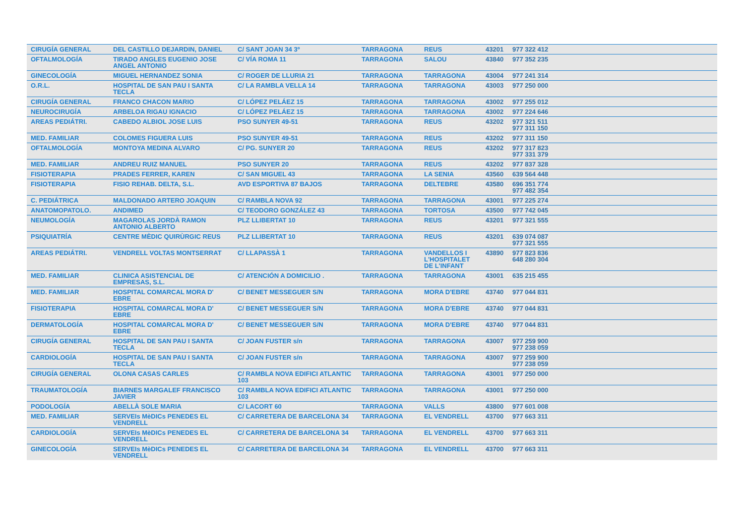| CIRUGÍA GENERAL | DEL CASTILLO DEJARDIN, DANIEL | C/ SANT JOAN 34 3º | TARRAGONA | REUS | 43201 | 977 322 412 | |
| OFTALMOLOGÍA | TIRADO ANGLES EUGENIO JOSE ANGEL ANTONIO | C/ VÍA ROMA 11 | TARRAGONA | SALOU | 43840 | 977 352 235 | |
| GINECOLOGÍA | MIGUEL HERNANDEZ SONIA | C/ ROGER DE LLURIA 21 | TARRAGONA | TARRAGONA | 43004 | 977 241 314 | |
| O.R.L. | HOSPITAL DE SAN PAU I SANTA TECLA | C/ LA RAMBLA VELLA 14 | TARRAGONA | TARRAGONA | 43003 | 977 250 000 | |
| CIRUGÍA GENERAL | FRANCO CHACON MARIO | C/ LÓPEZ PELÁEZ 15 | TARRAGONA | TARRAGONA | 43002 | 977 255 012 | |
| NEUROCIRUGÍA | ARBELOA RIGAU IGNACIO | C/ LÓPEZ PELÁEZ 15 | TARRAGONA | TARRAGONA | 43002 | 977 224 646 | |
| AREAS PEDIÁTRI. | CABEDO ALBIOL JOSE LUIS | PSO SUNYER 49-51 | TARRAGONA | REUS | 43202 | 977 321 511 977 311 150 | |
| MED. FAMILIAR | COLOMES FIGUERA LUIS | PSO SUNYER 49-51 | TARRAGONA | REUS | 43202 | 977 311 150 | |
| OFTALMOLOGÍA | MONTOYA MEDINA ALVARO | C/ PG. SUNYER 20 | TARRAGONA | REUS | 43202 | 977 317 823 977 331 379 | |
| MED. FAMILIAR | ANDREU RUIZ MANUEL | PSO SUNYER 20 | TARRAGONA | REUS | 43202 | 977 837 328 | |
| FISIOTERAPIA | PRADES FERRER, KAREN | C/ SAN MIGUEL 43 | TARRAGONA | LA SENIA | 43560 | 639 564 448 | |
| FISIOTERAPIA | FISIO REHAB. DELTA, S.L. | AVD ESPORTIVA 87 BAJOS | TARRAGONA | DELTEBRE | 43580 | 696 351 774 977 482 354 | |
| C. PEDIÁTRICA | MALDONADO ARTERO JOAQUIN | C/ RAMBLA NOVA 92 | TARRAGONA | TARRAGONA | 43001 | 977 225 274 | |
| ANATOMOPATOLO. | ANDIMED | C/ TEODORO GONZÁLEZ 43 | TARRAGONA | TORTOSA | 43500 | 977 742 045 | |
| NEUMOLOGÍA | MAGAROLAS JORDÀ RAMON ANTONIO ALBERTO | PLZ LLIBERTAT 10 | TARRAGONA | REUS | 43201 | 977 321 555 | |
| PSIQUIATRÍA | CENTRE MÈDIC QUIRÙRGIC REUS | PLZ LLIBERTAT 10 | TARRAGONA | REUS | 43201 | 639 074 087 977 321 555 | |
| AREAS PEDIÁTRI. | VENDRELL VOLTAS MONTSERRAT | C/ LLAPASSÀ 1 | TARRAGONA | VANDELLOS I L'HOSPITALET DE L'INFANT | 43890 | 977 823 836 648 280 304 | |
| MED. FAMILIAR | CLINICA ASISTENCIAL DE EMPRESAS, S.L. | C/ ATENCIÓN A DOMICILIO . | TARRAGONA | TARRAGONA | 43001 | 635 215 455 | |
| MED. FAMILIAR | HOSPITAL COMARCAL MORA D' EBRE | C/ BENET MESSEGUER S/N | TARRAGONA | MORA D'EBRE | 43740 | 977 044 831 | |
| FISIOTERAPIA | HOSPITAL COMARCAL MORA D' EBRE | C/ BENET MESSEGUER S/N | TARRAGONA | MORA D'EBRE | 43740 | 977 044 831 | |
| DERMATOLOGÍA | HOSPITAL COMARCAL MORA D' EBRE | C/ BENET MESSEGUER S/N | TARRAGONA | MORA D'EBRE | 43740 | 977 044 831 | |
| CIRUGÍA GENERAL | HOSPITAL DE SAN PAU I SANTA TECLA | C/ JOAN FUSTER s/n | TARRAGONA | TARRAGONA | 43007 | 977 259 900 977 238 059 | |
| CARDIOLOGÍA | HOSPITAL DE SAN PAU I SANTA TECLA | C/ JOAN FUSTER s/n | TARRAGONA | TARRAGONA | 43007 | 977 259 900 977 238 059 | |
| CIRUGÍA GENERAL | OLONA CASAS CARLES | C/ RAMBLA NOVA EDIFICI ATLANTIC 103 | TARRAGONA | TARRAGONA | 43001 | 977 250 000 | |
| TRAUMATOLOGÍA | BIARNES MARGALEF FRANCISCO JAVIER | C/ RAMBLA NOVA EDIFICI ATLANTIC 103 | TARRAGONA | TARRAGONA | 43001 | 977 250 000 | |
| PODOLOGÍA | ABELLÀ SOLE MARIA | C/ LACORT 60 | TARRAGONA | VALLS | 43800 | 977 601 008 | |
| MED. FAMILIAR | SERVEIs MèDICs PENEDES EL VENDRELL | C/ CARRETERA DE BARCELONA 34 | TARRAGONA | EL VENDRELL | 43700 | 977 663 311 | |
| CARDIOLOGÍA | SERVEIs MèDICs PENEDES EL VENDRELL | C/ CARRETERA DE BARCELONA 34 | TARRAGONA | EL VENDRELL | 43700 | 977 663 311 | |
| GINECOLOGÍA | SERVEIs MèDICs PENEDES EL VENDRELL | C/ CARRETERA DE BARCELONA 34 | TARRAGONA | EL VENDRELL | 43700 | 977 663 311 | |